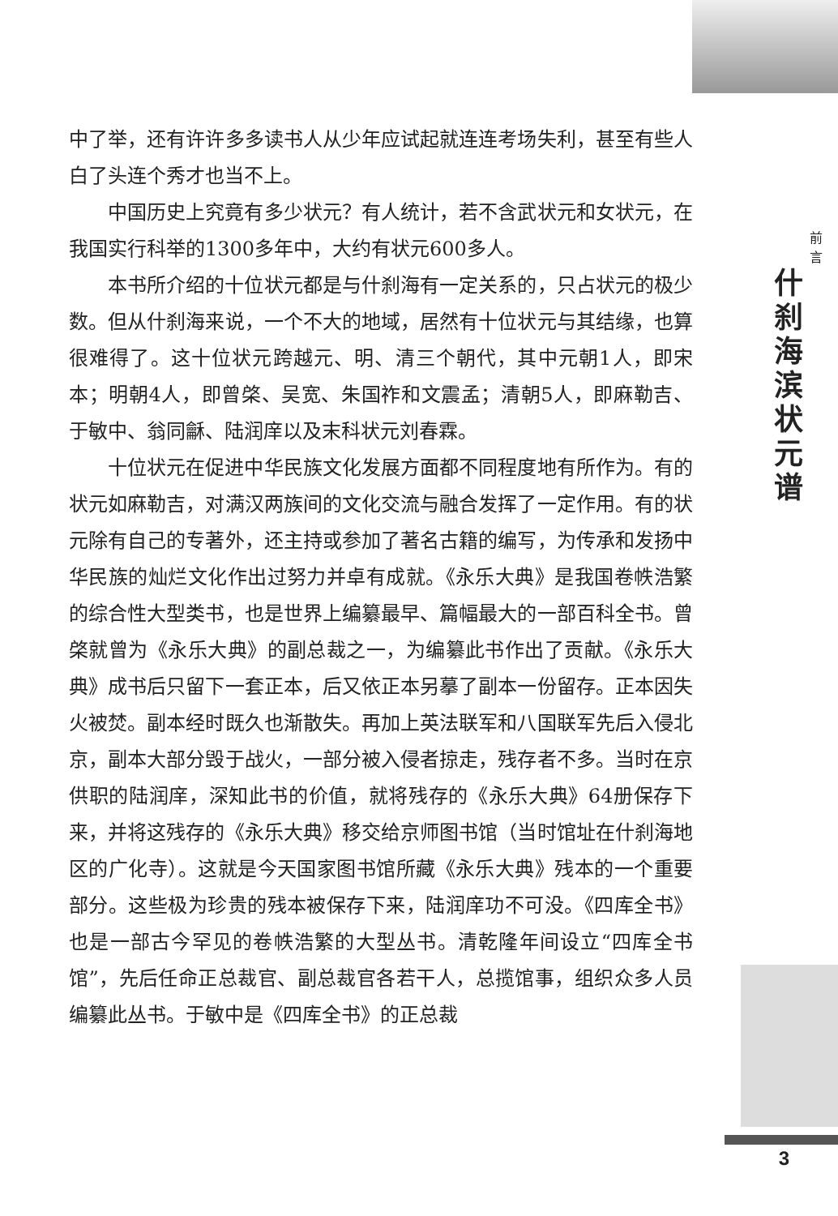中了举，还有许许多多读书人从少年应试起就连连考场失利，甚至有些人白了头连个秀才也当不上。
中国历史上究竟有多少状元？有人统计，若不含武状元和女状元，在我国实行科举的1300多年中，大约有状元600多人。
本书所介绍的十位状元都是与什刹海有一定关系的，只占状元的极少数。但从什刹海来说，一个不大的地域，居然有十位状元与其结缘，也算很难得了。这十位状元跨越元、明、清三个朝代，其中元朝1人，即宋本；明朝4人，即曾棨、吴宽、朱国祚和文震孟；清朝5人，即麻勒吉、于敏中、翁同龢、陆润庠以及末科状元刘春霖。
十位状元在促进中华民族文化发展方面都不同程度地有所作为。有的状元如麻勒吉，对满汉两族间的文化交流与融合发挥了一定作用。有的状元除有自己的专著外，还主持或参加了著名古籍的编写，为传承和发扬中华民族的灿烂文化作出过努力并卓有成就。《永乐大典》是我国卷帙浩繁的综合性大型类书，也是世界上编纂最早、篇幅最大的一部百科全书。曾棨就曾为《永乐大典》的副总裁之一，为编纂此书作出了贡献。《永乐大典》成书后只留下一套正本，后又依正本另摹了副本一份留存。正本因失火被焚。副本经时既久也渐散失。再加上英法联军和八国联军先后入侵北京，副本大部分毁于战火，一部分被入侵者掠走，残存者不多。当时在京供职的陆润庠，深知此书的价值，就将残存的《永乐大典》64册保存下来，并将这残存的《永乐大典》移交给京师图书馆（当时馆址在什刹海地区的广化寺）。这就是今天国家图书馆所藏《永乐大典》残本的一个重要部分。这些极为珍贵的残本被保存下来，陆润庠功不可没。《四库全书》也是一部古今罕见的卷帙浩繁的大型丛书。清乾隆年间设立“四库全书馆”，先后任命正总裁官、副总裁官各若干人，总揽馆事，组织众多人员编纂此丛书。于敏中是《四库全书》的正总裁
前
言
什刹海滨状元谱
3